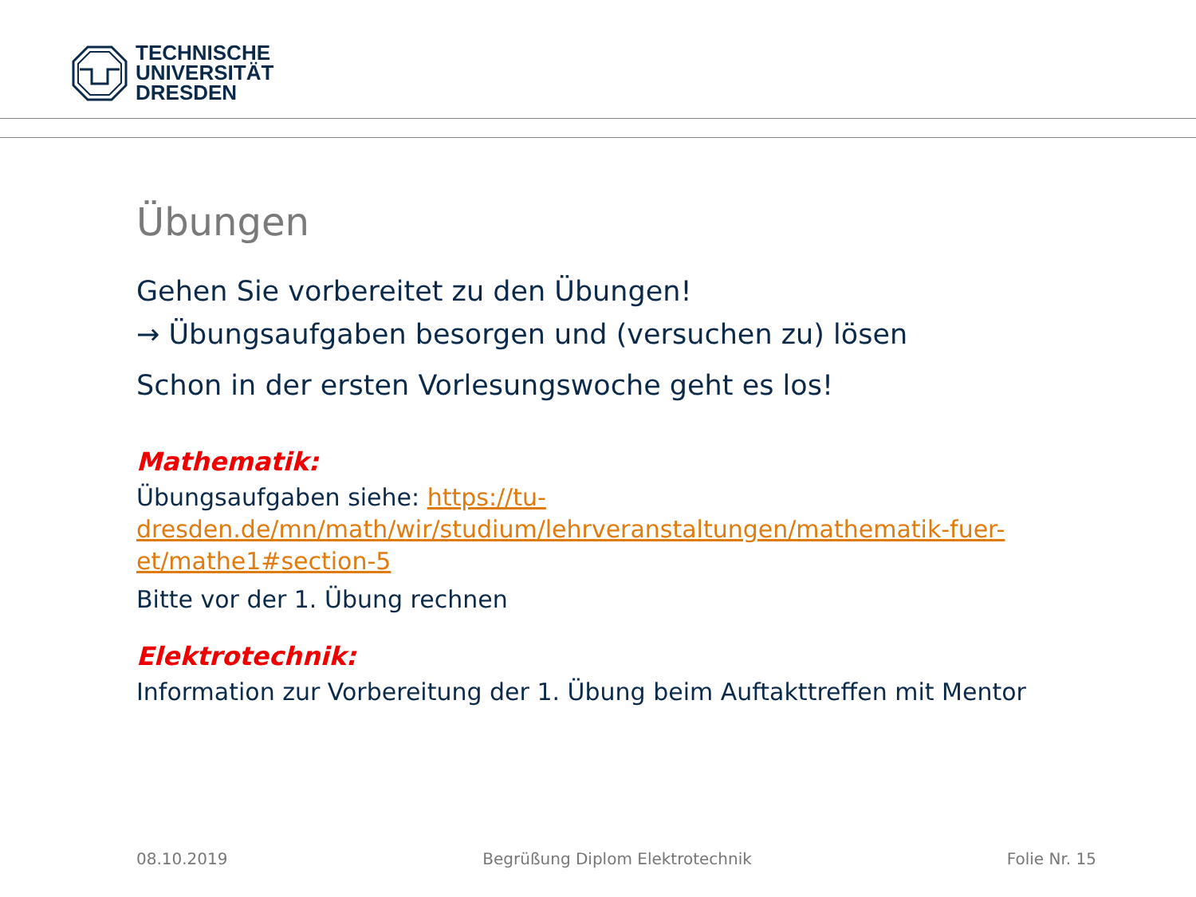TECHNISCHE
UNIVERSITÄT
DRESDEN
Übungen
Gehen Sie vorbereitet zu den Übungen!
→ Übungsaufgaben besorgen und (versuchen zu) lösen
Schon in der ersten Vorlesungswoche geht es los!
Mathematik:
Übungsaufgaben siehe: https://tu-dresden.de/mn/math/wir/studium/lehrveranstaltungen/mathematik-fuer-et/mathe1#section-5
Bitte vor der 1. Übung rechnen
Elektrotechnik:
Information zur Vorbereitung der 1. Übung beim Auftakttreffen mit Mentor
08.10.2019 Begrüßung Diplom Elektrotechnik Folie Nr. 15